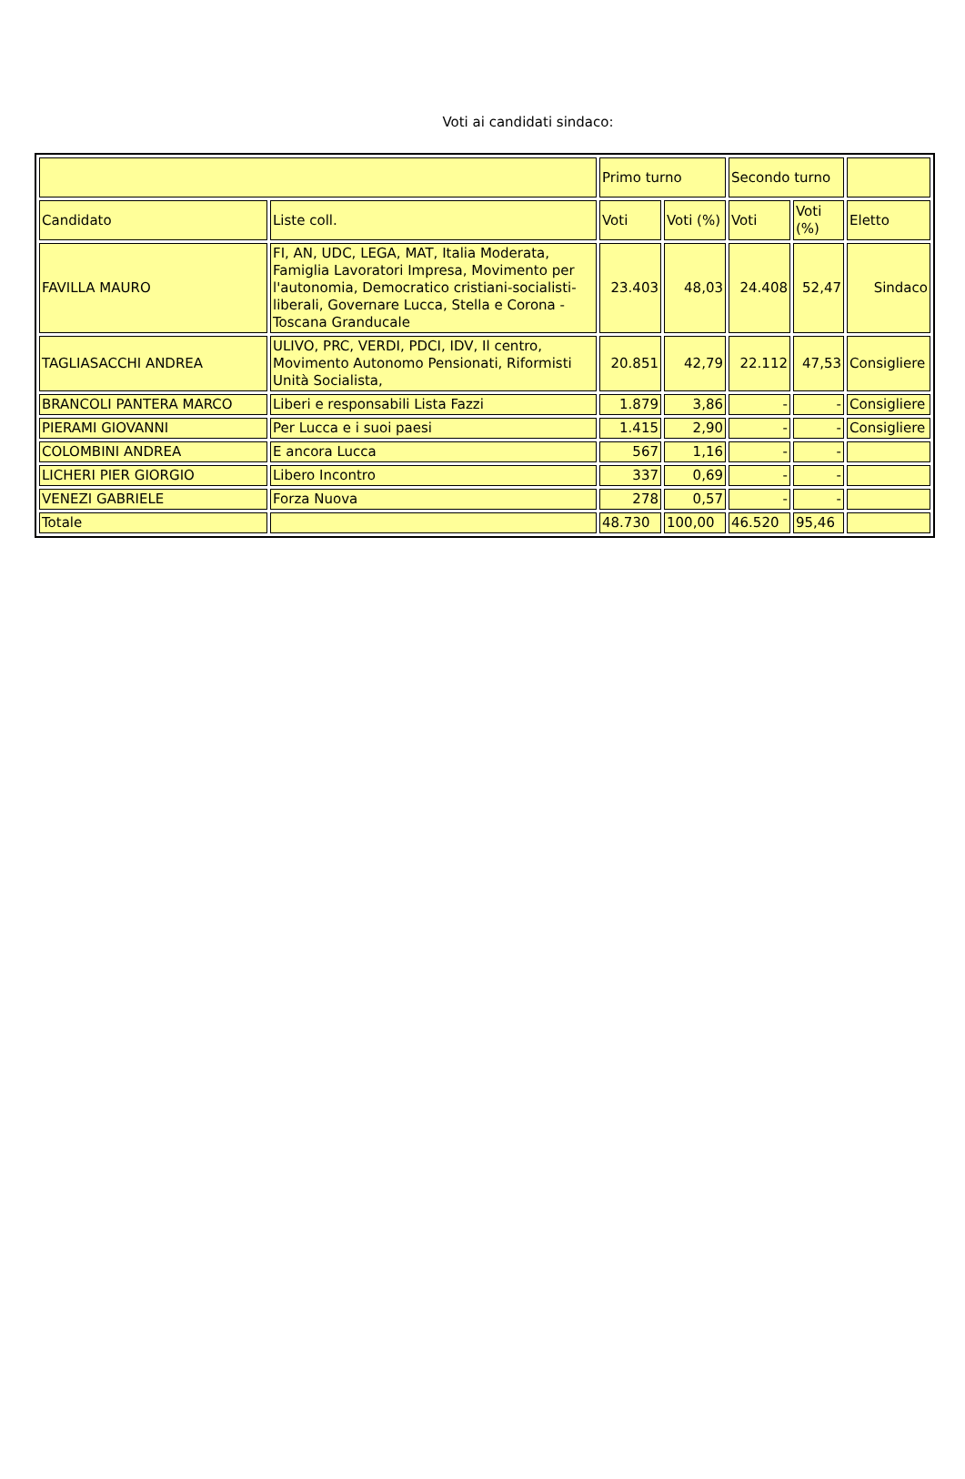Voti ai candidati sindaco:
| | | Primo turno | | Secondo turno | | |
| --- | --- | --- | --- | --- | --- | --- |
| Candidato | Liste coll. | Voti | Voti (%) | Voti | Voti (%) | Eletto |
| FAVILLA MAURO | FI, AN, UDC, LEGA, MAT, Italia Moderata, Famiglia Lavoratori Impresa, Movimento per l'autonomia, Democratico cristiani-socialisti-liberali, Governare Lucca, Stella e Corona - Toscana Granducale | 23.403 | 48,03 | 24.408 | 52,47 | Sindaco |
| TAGLIASACCHI ANDREA | ULIVO, PRC, VERDI, PDCI, IDV, Il centro, Movimento Autonomo Pensionati, Riformisti Unità Socialista, | 20.851 | 42,79 | 22.112 | 47,53 | Consigliere |
| BRANCOLI PANTERA MARCO | Liberi e responsabili Lista Fazzi | 1.879 | 3,86 | - | - | Consigliere |
| PIERAMI GIOVANNI | Per Lucca e i suoi paesi | 1.415 | 2,90 | - | - | Consigliere |
| COLOMBINI ANDREA | E ancora Lucca | 567 | 1,16 | - | - | |
| LICHERI PIER GIORGIO | Libero Incontro | 337 | 0,69 | - | - | |
| VENEZI GABRIELE | Forza Nuova | 278 | 0,57 | - | - | |
| Totale | | 48.730 | 100,00 | 46.520 | 95,46 | |